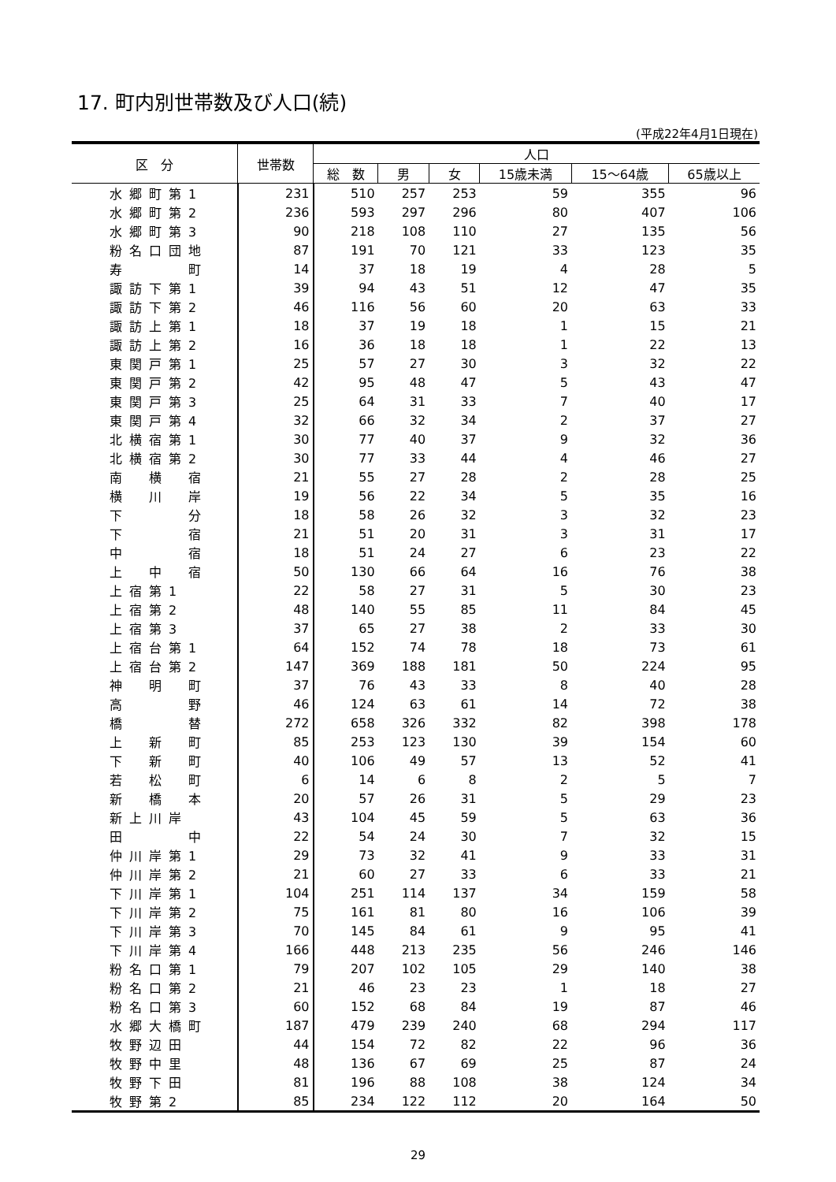17. 町内別世帯数及び人口(続)
(平成22年4月1日現在)
| 区 分 | 世帯数 | 人口 | | | | | |
| --- | --- | --- | --- | --- | --- | --- | --- |
| | | 総 数 | 男 | 女 | 15歳未満 | 15～64歳 | 65歳以上 |
| 水郷町第1 | 231 | 510 | 257 | 253 | 59 | 355 | 96 |
| 水郷町第2 | 236 | 593 | 297 | 296 | 80 | 407 | 106 |
| 水郷町第3 | 90 | 218 | 108 | 110 | 27 | 135 | 56 |
| 粉名口団地 | 87 | 191 | 70 | 121 | 33 | 123 | 35 |
| 寿 町 | 14 | 37 | 18 | 19 | 4 | 28 | 5 |
| 諏訪下第1 | 39 | 94 | 43 | 51 | 12 | 47 | 35 |
| 諏訪下第2 | 46 | 116 | 56 | 60 | 20 | 63 | 33 |
| 諏訪上第1 | 18 | 37 | 19 | 18 | 1 | 15 | 21 |
| 諏訪上第2 | 16 | 36 | 18 | 18 | 1 | 22 | 13 |
| 東関戸第1 | 25 | 57 | 27 | 30 | 3 | 32 | 22 |
| 東関戸第2 | 42 | 95 | 48 | 47 | 5 | 43 | 47 |
| 東関戸第3 | 25 | 64 | 31 | 33 | 7 | 40 | 17 |
| 東関戸第4 | 32 | 66 | 32 | 34 | 2 | 37 | 27 |
| 北横宿第1 | 30 | 77 | 40 | 37 | 9 | 32 | 36 |
| 北横宿第2 | 30 | 77 | 33 | 44 | 4 | 46 | 27 |
| 南 横 宿 | 21 | 55 | 27 | 28 | 2 | 28 | 25 |
| 横 川 岸 | 19 | 56 | 22 | 34 | 5 | 35 | 16 |
| 下 分 | 18 | 58 | 26 | 32 | 3 | 32 | 23 |
| 下 宿 | 21 | 51 | 20 | 31 | 3 | 31 | 17 |
| 中 宿 | 18 | 51 | 24 | 27 | 6 | 23 | 22 |
| 上 中 宿 | 50 | 130 | 66 | 64 | 16 | 76 | 38 |
| 上宿第1 | 22 | 58 | 27 | 31 | 5 | 30 | 23 |
| 上宿第2 | 48 | 140 | 55 | 85 | 11 | 84 | 45 |
| 上宿第3 | 37 | 65 | 27 | 38 | 2 | 33 | 30 |
| 上宿台第1 | 64 | 152 | 74 | 78 | 18 | 73 | 61 |
| 上宿台第2 | 147 | 369 | 188 | 181 | 50 | 224 | 95 |
| 神 明 町 | 37 | 76 | 43 | 33 | 8 | 40 | 28 |
| 高 野 | 46 | 124 | 63 | 61 | 14 | 72 | 38 |
| 橋 替 | 272 | 658 | 326 | 332 | 82 | 398 | 178 |
| 上 新 町 | 85 | 253 | 123 | 130 | 39 | 154 | 60 |
| 下 新 町 | 40 | 106 | 49 | 57 | 13 | 52 | 41 |
| 若 松 町 | 6 | 14 | 6 | 8 | 2 | 5 | 7 |
| 新 橋 本 | 20 | 57 | 26 | 31 | 5 | 29 | 23 |
| 新上川岸 | 43 | 104 | 45 | 59 | 5 | 63 | 36 |
| 田 中 | 22 | 54 | 24 | 30 | 7 | 32 | 15 |
| 仲川岸第1 | 29 | 73 | 32 | 41 | 9 | 33 | 31 |
| 仲川岸第2 | 21 | 60 | 27 | 33 | 6 | 33 | 21 |
| 下川岸第1 | 104 | 251 | 114 | 137 | 34 | 159 | 58 |
| 下川岸第2 | 75 | 161 | 81 | 80 | 16 | 106 | 39 |
| 下川岸第3 | 70 | 145 | 84 | 61 | 9 | 95 | 41 |
| 下川岸第4 | 166 | 448 | 213 | 235 | 56 | 246 | 146 |
| 粉名口第1 | 79 | 207 | 102 | 105 | 29 | 140 | 38 |
| 粉名口第2 | 21 | 46 | 23 | 23 | 1 | 18 | 27 |
| 粉名口第3 | 60 | 152 | 68 | 84 | 19 | 87 | 46 |
| 水郷大橋町 | 187 | 479 | 239 | 240 | 68 | 294 | 117 |
| 牧野辺田 | 44 | 154 | 72 | 82 | 22 | 96 | 36 |
| 牧野中里 | 48 | 136 | 67 | 69 | 25 | 87 | 24 |
| 牧野下田 | 81 | 196 | 88 | 108 | 38 | 124 | 34 |
| 牧野第2 | 85 | 234 | 122 | 112 | 20 | 164 | 50 |
29